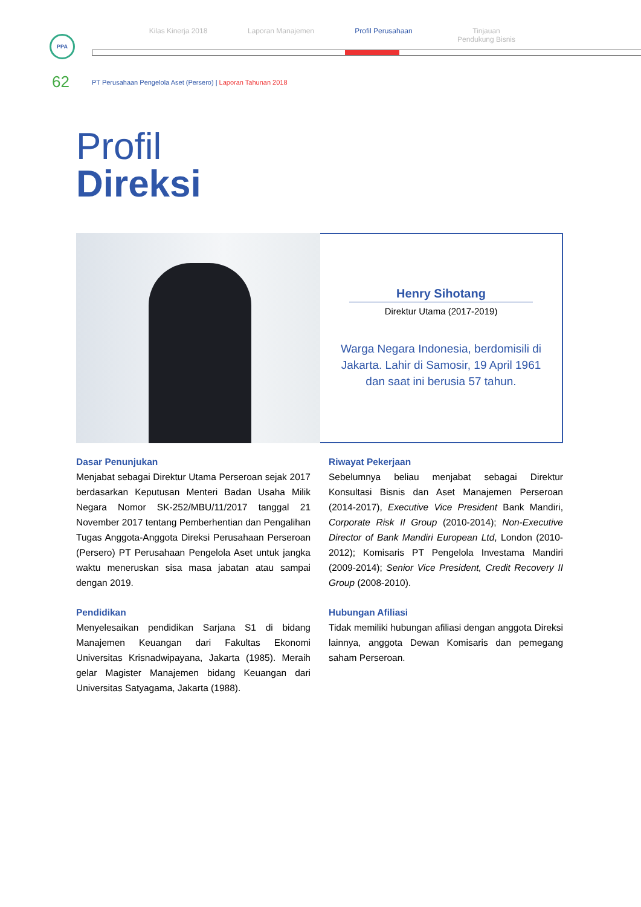Kilas Kinerja 2018 Laporan Manajemen Profil Perusahaan Tinjauan
Pendukung Bisnis
PPA
62
PT Perusahaan Pengelola Aset (Persero) | Laporan Tahunan 2018
Profil
Direksi
Henry Sihotang
Direktur Utama (2017-2019)
Warga Negara Indonesia, berdomisili di Jakarta. Lahir di Samosir, 19 April 1961 dan saat ini berusia 57 tahun.
Dasar Penunjukan
Menjabat sebagai Direktur Utama Perseroan sejak 2017 berdasarkan Keputusan Menteri Badan Usaha Milik Negara Nomor SK-252/MBU/11/2017 tanggal 21 November 2017 tentang Pemberhentian dan Pengalihan Tugas Anggota-Anggota Direksi Perusahaan Perseroan (Persero) PT Perusahaan Pengelola Aset untuk jangka waktu meneruskan sisa masa jabatan atau sampai dengan 2019.
Pendidikan
Menyelesaikan pendidikan Sarjana S1 di bidang Manajemen Keuangan dari Fakultas Ekonomi Universitas Krisnadwipayana, Jakarta (1985). Meraih gelar Magister Manajemen bidang Keuangan dari Universitas Satyagama, Jakarta (1988).
Riwayat Pekerjaan
Sebelumnya beliau menjabat sebagai Direktur Konsultasi Bisnis dan Aset Manajemen Perseroan (2014-2017), Executive Vice President Bank Mandiri, Corporate Risk II Group (2010-2014); Non-Executive Director of Bank Mandiri European Ltd, London (2010-2012); Komisaris PT Pengelola Investama Mandiri (2009-2014); Senior Vice President, Credit Recovery II Group (2008-2010).
Hubungan Afiliasi
Tidak memiliki hubungan afiliasi dengan anggota Direksi lainnya, anggota Dewan Komisaris dan pemegang saham Perseroan.